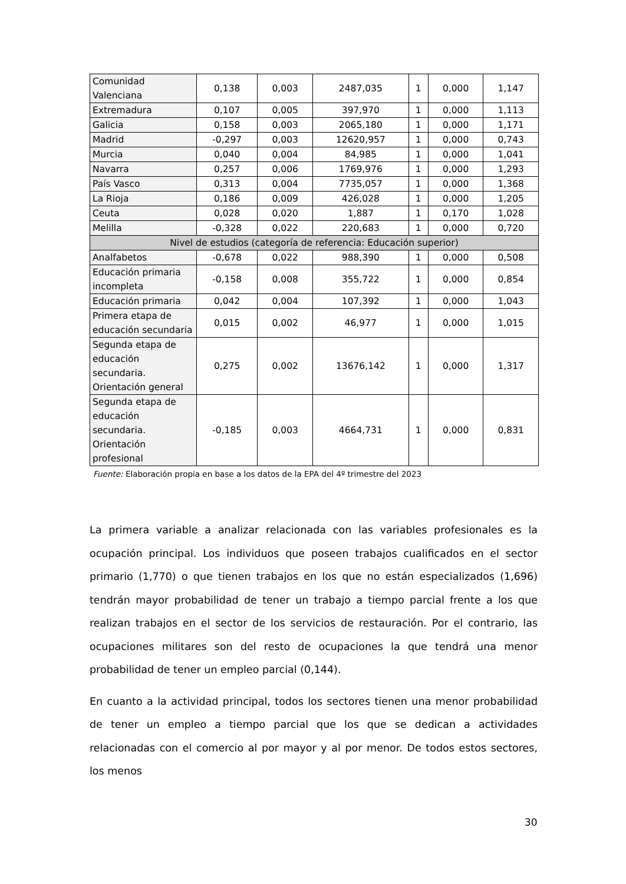| Comunidad Valenciana | 0,138 | 0,003 | 2487,035 | 1 | 0,000 | 1,147 |
| Extremadura | 0,107 | 0,005 | 397,970 | 1 | 0,000 | 1,113 |
| Galicia | 0,158 | 0,003 | 2065,180 | 1 | 0,000 | 1,171 |
| Madrid | -0,297 | 0,003 | 12620,957 | 1 | 0,000 | 0,743 |
| Murcia | 0,040 | 0,004 | 84,985 | 1 | 0,000 | 1,041 |
| Navarra | 0,257 | 0,006 | 1769,976 | 1 | 0,000 | 1,293 |
| País Vasco | 0,313 | 0,004 | 7735,057 | 1 | 0,000 | 1,368 |
| La Rioja | 0,186 | 0,009 | 426,028 | 1 | 0,000 | 1,205 |
| Ceuta | 0,028 | 0,020 | 1,887 | 1 | 0,170 | 1,028 |
| Melilla | -0,328 | 0,022 | 220,683 | 1 | 0,000 | 0,720 |
| Nivel de estudios (categoría de referencia: Educación superior) | | | | | | |
| Analfabetos | -0,678 | 0,022 | 988,390 | 1 | 0,000 | 0,508 |
| Educación primaria incompleta | -0,158 | 0,008 | 355,722 | 1 | 0,000 | 0,854 |
| Educación primaria | 0,042 | 0,004 | 107,392 | 1 | 0,000 | 1,043 |
| Primera etapa de educación secundaria | 0,015 | 0,002 | 46,977 | 1 | 0,000 | 1,015 |
| Segunda etapa de educación secundaria. Orientación general | 0,275 | 0,002 | 13676,142 | 1 | 0,000 | 1,317 |
| Segunda etapa de educación secundaria. Orientación profesional | -0,185 | 0,003 | 4664,731 | 1 | 0,000 | 0,831 |
Fuente: Elaboración propia en base a los datos de la EPA del 4º trimestre del 2023
La primera variable a analizar relacionada con las variables profesionales es la ocupación principal. Los individuos que poseen trabajos cualificados en el sector primario (1,770) o que tienen trabajos en los que no están especializados (1,696) tendrán mayor probabilidad de tener un trabajo a tiempo parcial frente a los que realizan trabajos en el sector de los servicios de restauración. Por el contrario, las ocupaciones militares son del resto de ocupaciones la que tendrá una menor probabilidad de tener un empleo parcial (0,144).
En cuanto a la actividad principal, todos los sectores tienen una menor probabilidad de tener un empleo a tiempo parcial que los que se dedican a actividades relacionadas con el comercio al por mayor y al por menor. De todos estos sectores, los menos
30